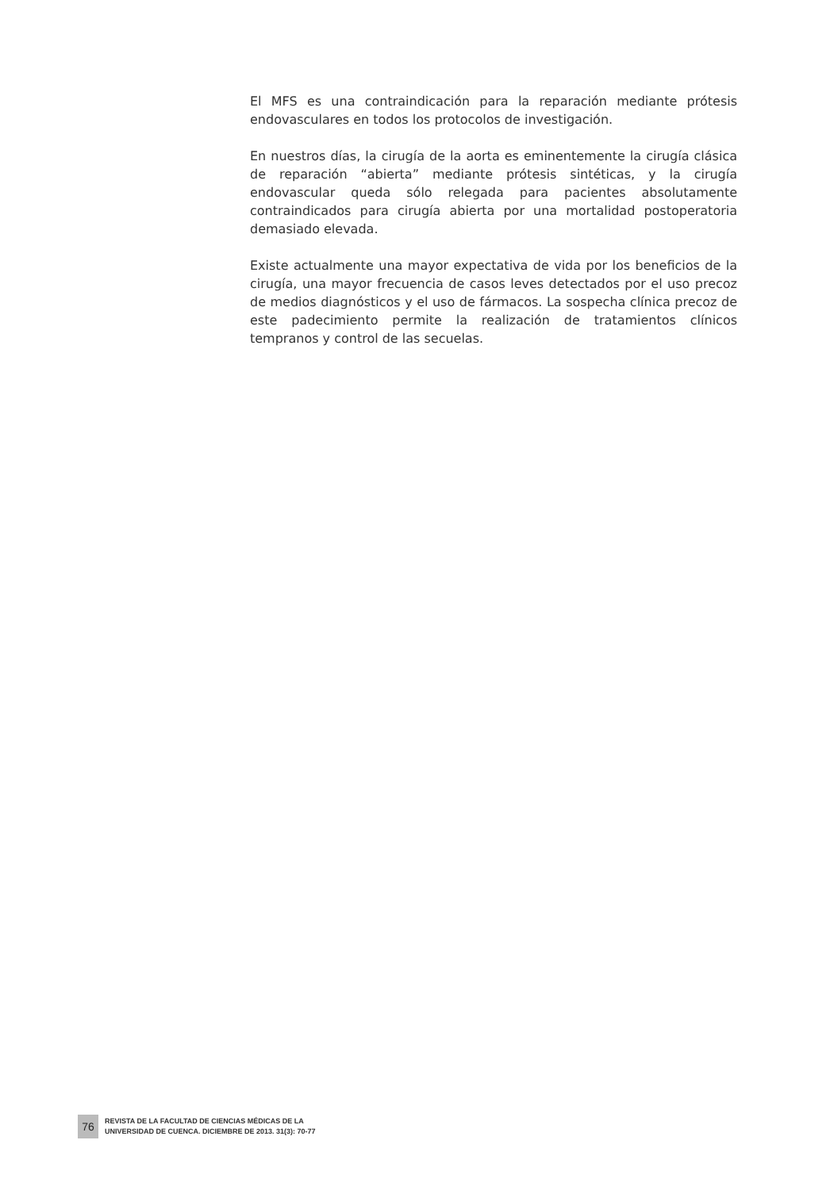El MFS es una contraindicación para la reparación mediante prótesis endovasculares en todos los protocolos de investigación.
En nuestros días, la cirugía de la aorta es eminentemente la cirugía clásica de reparación “abierta” mediante prótesis sintéticas, y la cirugía endovascular queda sólo relegada para pacientes absolutamente contraindicados para cirugía abierta por una mortalidad postoperatoria demasiado elevada.
Existe actualmente una mayor expectativa de vida por los beneficios de la cirugía, una mayor frecuencia de casos leves detectados por el uso precoz de medios diagnósticos y el uso de fármacos. La sospecha clínica precoz de este padecimiento permite la realización de tratamientos clínicos tempranos y control de las secuelas.
76
REVISTA DE LA FACULTAD DE CIENCIAS MÉDICAS DE LA
UNIVERSIDAD DE CUENCA. DICIEMBRE DE 2013. 31(3): 70-77